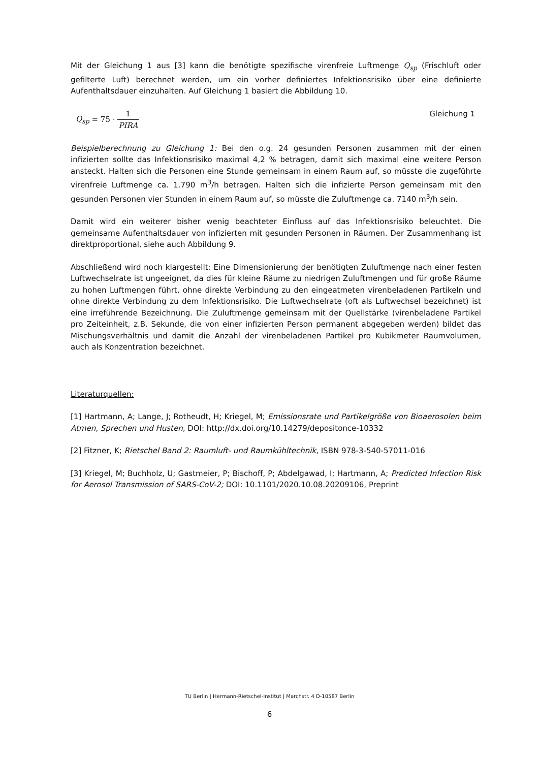Mit der Gleichung 1 aus [3] kann die benötigte spezifische virenfreie Luftmenge Q<sub>sp</sub> (Frischluft oder gefilterte Luft) berechnet werden, um ein vorher definiertes Infektionsrisiko über eine definierte Aufenthaltsdauer einzuhalten. Auf Gleichung 1 basiert die Abbildung 10.
Q<sub>sp</sub> = 75 · 1 PIRA Gleichung 1
Beispielberechnung zu Gleichung 1: Bei den o.g. 24 gesunden Personen zusammen mit der einen infizierten sollte das Infektionsrisiko maximal 4,2 % betragen, damit sich maximal eine weitere Person ansteckt. Halten sich die Personen eine Stunde gemeinsam in einem Raum auf, so müsste die zugeführte virenfreie Luftmenge ca. 1.790 m<sup>3</sup>/h betragen. Halten sich die infizierte Person gemeinsam mit den gesunden Personen vier Stunden in einem Raum auf, so müsste die Zuluftmenge ca. 7140 m<sup>3</sup>/h sein.
Damit wird ein weiterer bisher wenig beachteter Einfluss auf das Infektionsrisiko beleuchtet. Die gemeinsame Aufenthaltsdauer von infizierten mit gesunden Personen in Räumen. Der Zusammenhang ist direktproportional, siehe auch Abbildung 9.
Abschließend wird noch klargestellt: Eine Dimensionierung der benötigten Zuluftmenge nach einer festen Luftwechselrate ist ungeeignet, da dies für kleine Räume zu niedrigen Zuluftmengen und für große Räume zu hohen Luftmengen führt, ohne direkte Verbindung zu den eingeatmeten virenbeladenen Partikeln und ohne direkte Verbindung zu dem Infektionsrisiko. Die Luftwechselrate (oft als Luftwechsel bezeichnet) ist eine irreführende Bezeichnung. Die Zuluftmenge gemeinsam mit der Quellstärke (virenbeladene Partikel pro Zeiteinheit, z.B. Sekunde, die von einer infizierten Person permanent abgegeben werden) bildet das Mischungsverhältnis und damit die Anzahl der virenbeladenen Partikel pro Kubikmeter Raumvolumen, auch als Konzentration bezeichnet.
Literaturquellen:
[1] Hartmann, A; Lange, J; Rotheudt, H; Kriegel, M; Emissionsrate und Partikelgröße von Bioaerosolen beim Atmen, Sprechen und Husten, DOI: http://dx.doi.org/10.14279/depositonce-10332
[2] Fitzner, K; Rietschel Band 2: Raumluft- und Raumkühltechnik, ISBN 978-3-540-57011-016
[3] Kriegel, M; Buchholz, U; Gastmeier, P; Bischoff, P; Abdelgawad, I; Hartmann, A; Predicted Infection Risk for Aerosol Transmission of SARS-CoV-2; DOI: 10.1101/2020.10.08.20209106, Preprint
TU Berlin | Hermann-Rietschel-Institut | Marchstr. 4 D-10587 Berlin
6